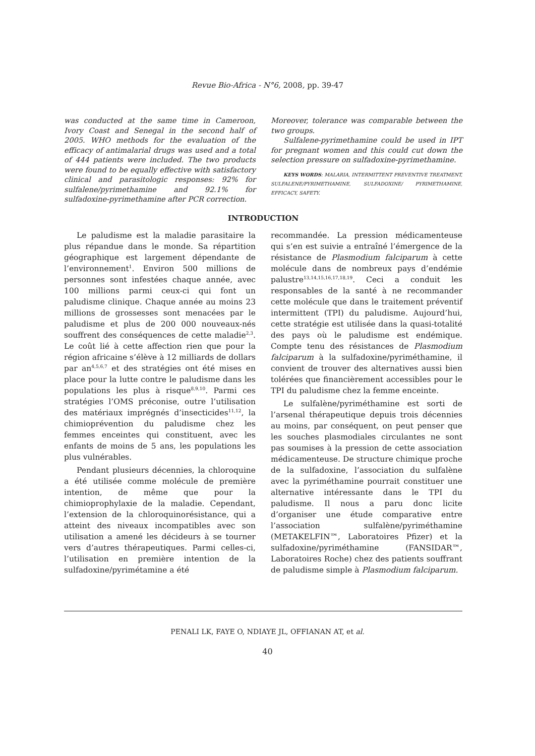Revue Bio-Africa - N°6, 2008, pp. 39-47
was conducted at the same time in Cameroon, Ivory Coast and Senegal in the second half of 2005. WHO methods for the evaluation of the efficacy of antimalarial drugs was used and a total of 444 patients were included. The two products were found to be equally effective with satisfactory clinical and parasitologic responses: 92% for sulfalene/pyrimethamine and 92.1% for sulfadoxine-pyrimethamine after PCR correction.
Moreover, tolerance was comparable between the two groups.
Sulfalene-pyrimethamine could be used in IPT for pregnant women and this could cut down the selection pressure on sulfadoxine-pyrimethamine.
KEYS WORDS: MALARIA, INTERMITTENT PREVENTIVE TREATMENT, SULFALENE/PYRIMETHAMINE, SULFADOXINE/ PYRIMETHAMINE, EFFICACY, SAFETY.
INTRODUCTION
Le paludisme est la maladie parasitaire la plus répandue dans le monde. Sa répartition géographique est largement dépendante de l’environnement<sup>1</sup>. Environ 500 millions de personnes sont infestées chaque année, avec 100 millions parmi ceux-ci qui font un paludisme clinique. Chaque année au moins 23 millions de grossesses sont menacées par le paludisme et plus de 200 000 nouveaux-nés souffrent des conséquences de cette maladie<sup>2,3</sup>. Le coût lié à cette affection rien que pour la région africaine s’élève à 12 milliards de dollars par an<sup>4,5,6,7</sup> et des stratégies ont été mises en place pour la lutte contre le paludisme dans les populations les plus à risque<sup>8,9,10</sup>. Parmi ces stratégies l’OMS préconise, outre l’utilisation des matériaux imprégnés d’insecticides<sup>11,12</sup>, la chimioprévention du paludisme chez les femmes enceintes qui constituent, avec les enfants de moins de 5 ans, les populations les plus vulnérables.
Pendant plusieurs décennies, la chloroquine a été utilisée comme molécule de première intention, de même que pour la chimioprophylaxie de la maladie. Cependant, l’extension de la chloroquinorésistance, qui a atteint des niveaux incompatibles avec son utilisation a amené les décideurs à se tourner vers d’autres thérapeutiques. Parmi celles-ci, l’utilisation en première intention de la sulfadoxine/pyrimétamine a été
recommandée. La pression médicamenteuse qui s’en est suivie a entraîné l’émergence de la résistance de Plasmodium falciparum à cette molécule dans de nombreux pays d’endémie palustre<sup>13,14,15,16,17,18,19</sup>. Ceci a conduit les responsables de la santé à ne recommander cette molécule que dans le traitement préventif intermittent (TPI) du paludisme. Aujourd’hui, cette stratégie est utilisée dans la quasi-totalité des pays où le paludisme est endémique. Compte tenu des résistances de Plasmodium falciparum à la sulfadoxine/pyriméthamine, il convient de trouver des alternatives aussi bien tolérées que financièrement accessibles pour le TPI du paludisme chez la femme enceinte.
Le sulfalène/pyriméthamine est sorti de l’arsenal thérapeutique depuis trois décennies au moins, par conséquent, on peut penser que les souches plasmodiales circulantes ne sont pas soumises à la pression de cette association médicamenteuse. De structure chimique proche de la sulfadoxine, l’association du sulfalène avec la pyriméthamine pourrait constituer une alternative intéressante dans le TPI du paludisme. Il nous a paru donc licite d’organiser une étude comparative entre l’association sulfalène/pyriméthamine (METAKELFIN™, Laboratoires Pfizer) et la sulfadoxine/pyriméthamine (FANSIDAR™, Laboratoires Roche) chez des patients souffrant de paludisme simple à Plasmodium falciparum.
PENALI LK, FAYE O, NDIAYE JL, OFFIANAN AT, et al.
40